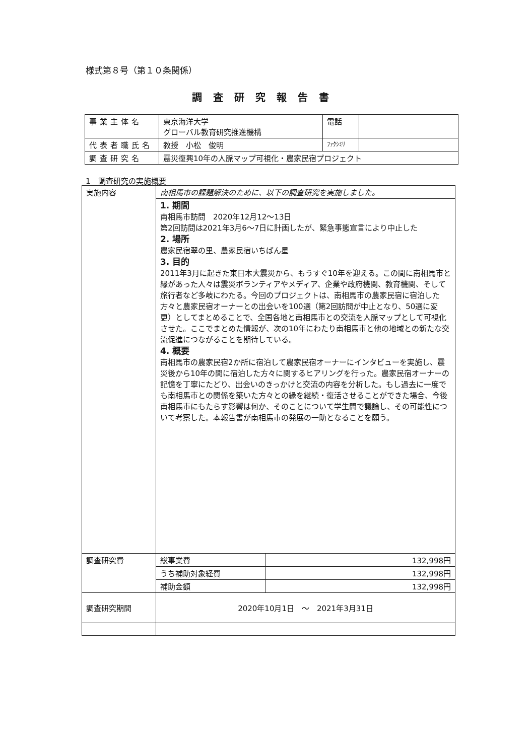様式第８号（第１０条関係）
調査研究報告書
| 事業主体名 | 東京海洋大学 グローバル教育研究推進機構 | 電話 | |
| 代表者職氏名 | 教授 小松 俊明 | ﾌｧｸｼﾐﾘ | |
| 調査研究名 | 震災復興10年の人脈マップ可視化・農家民宿プロジェクト | | |
1　調査研究の実施概要
| 実施内容 | 南相馬市の課題解決のために、以下の調査研究を実施しました。 | |
| | 1. 期間 南相馬市訪問 2020年12月12〜13日 第2回訪問は2021年3月6〜7日に計画したが、緊急事態宣言により中止した 2. 場所 農家民宿翠の里、農家民宿いちばん星 3. 目的 2011年3月に起きた東日本大震災から、もうすぐ10年を迎える。この間に南相馬市と縁があった人々は震災ボランティアやメディア、企業や政府機関、教育機関、そして旅行者など多岐にわたる。今回のプロジェクトは、南相馬市の農家民宿に宿泊した方々と農家民宿オーナーとの出会いを100選（第2回訪問が中止となり、50選に変更）としてまとめることで、全国各地と南相馬市との交流を人脈マップとして可視化させた。ここでまとめた情報が、次の10年にわたり南相馬市と他の地域との新たな交流促進につながることを期待している。 4. 概要 南相馬市の農家民宿2か所に宿泊して農家民宿オーナーにインタビューを実施し、震災後から10年の間に宿泊した方々に関するヒアリングを行った。農家民宿オーナーの記憶を丁寧にたどり、出会いのきっかけと交流の内容を分析した。もし過去に一度でも南相馬市との関係を築いた方々との縁を継続・復活させることができた場合、今後南相馬市にもたらす影響は何か、そのことについて学生間で議論し、その可能性について考察した。本報告書が南相馬市の発展の一助となることを願う。 | |
| 調査研究費 | 総事業費 | 132,998円 |
| | うち補助対象経費 | 132,998円 |
| | 補助金額 | 132,998円 |
| 調査研究期間 | 2020年10月1日 〜 2021年3月31日 | |